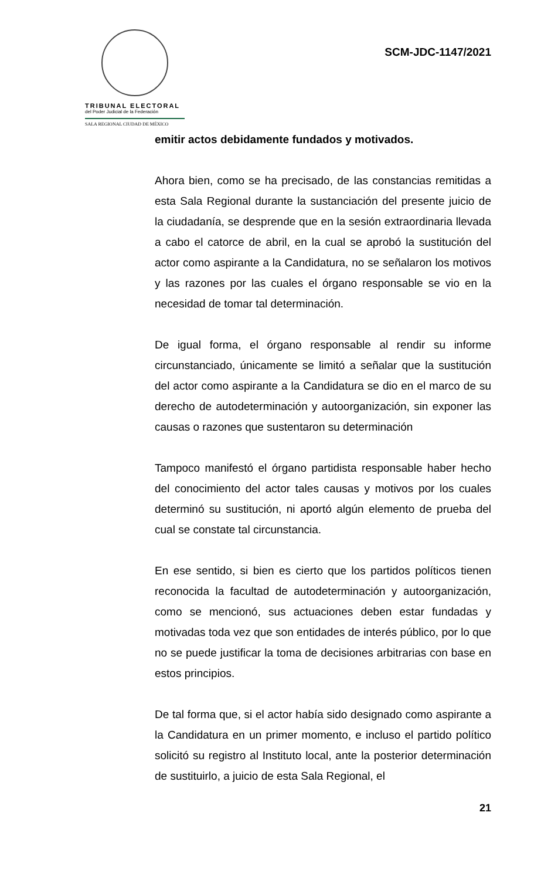TRIBUNAL ELECTORAL
del Poder Judicial de la Federación
SALA REGIONAL CIUDAD DE MÉXICO
SCM-JDC-1147/2021
emitir actos debidamente fundados y motivados.
Ahora bien, como se ha precisado, de las constancias remitidas a esta Sala Regional durante la sustanciación del presente juicio de la ciudadanía, se desprende que en la sesión extraordinaria llevada a cabo el catorce de abril, en la cual se aprobó la sustitución del actor como aspirante a la Candidatura, no se señalaron los motivos y las razones por las cuales el órgano responsable se vio en la necesidad de tomar tal determinación.
De igual forma, el órgano responsable al rendir su informe circunstanciado, únicamente se limitó a señalar que la sustitución del actor como aspirante a la Candidatura se dio en el marco de su derecho de autodeterminación y autoorganización, sin exponer las causas o razones que sustentaron su determinación
Tampoco manifestó el órgano partidista responsable haber hecho del conocimiento del actor tales causas y motivos por los cuales determinó su sustitución, ni aportó algún elemento de prueba del cual se constate tal circunstancia.
En ese sentido, si bien es cierto que los partidos políticos tienen reconocida la facultad de autodeterminación y autoorganización, como se mencionó, sus actuaciones deben estar fundadas y motivadas toda vez que son entidades de interés público, por lo que no se puede justificar la toma de decisiones arbitrarias con base en estos principios.
De tal forma que, si el actor había sido designado como aspirante a la Candidatura en un primer momento, e incluso el partido político solicitó su registro al Instituto local, ante la posterior determinación de sustituirlo, a juicio de esta Sala Regional, el
21